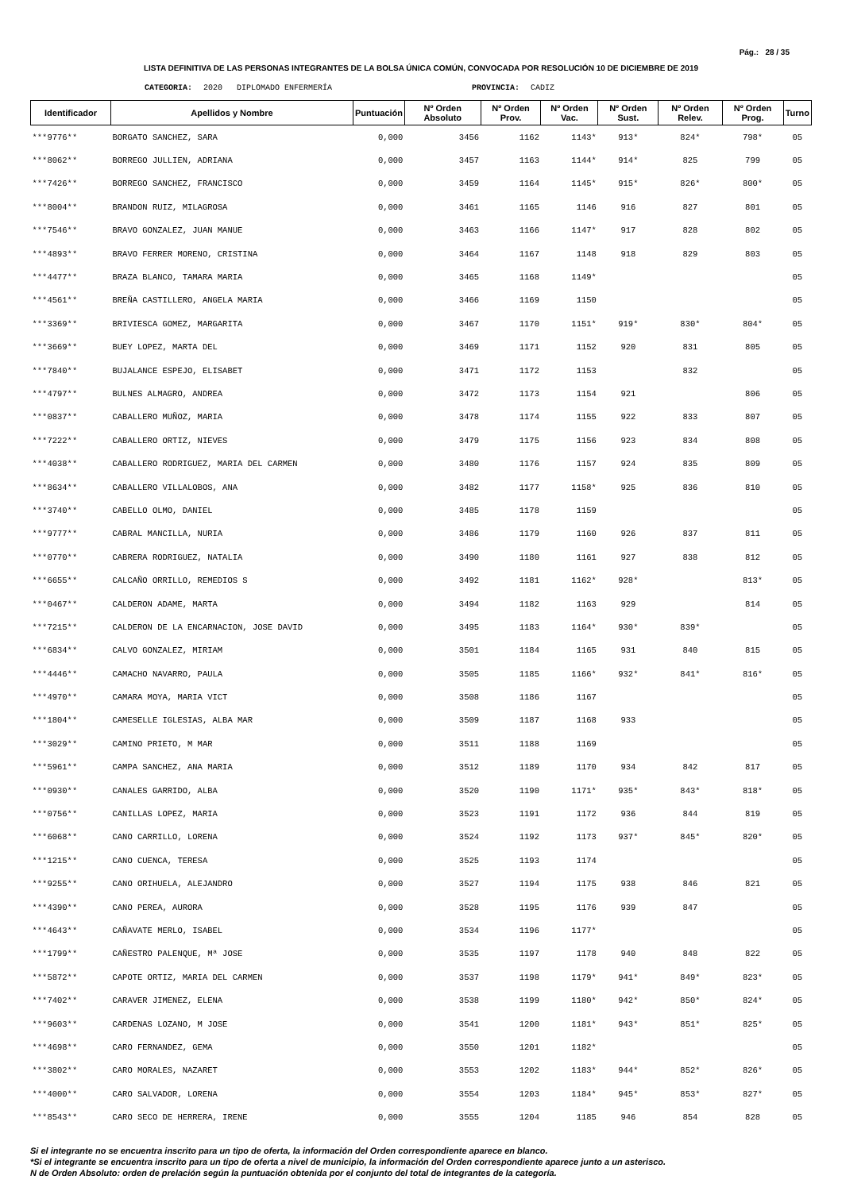Pág.: 28 / 35
LISTA DEFINITIVA DE LAS PERSONAS INTEGRANTES DE LA BOLSA ÚNICA COMÚN, CONVOCADA POR RESOLUCIÓN 10 DE DICIEMBRE DE 2019
CATEGORIA: 2020 DIPLOMADO ENFERMERÍA PROVINCIA: CADIZ
| Identificador | Apellidos y Nombre | Puntuación | Nº Orden Absoluto | Nº Orden Prov. | Nº Orden Vac. | Nº Orden Sust. | Nº Orden Relev. | Nº Orden Prog. | Turno |
| --- | --- | --- | --- | --- | --- | --- | --- | --- | --- |
| ***9776** | BORGATO SANCHEZ, SARA | 0,000 | 3456 | 1162 | 1143* | 913* | 824* | 798* | 05 |
| ***8062** | BORREGO JULLIEN, ADRIANA | 0,000 | 3457 | 1163 | 1144* | 914* | 825 | 799 | 05 |
| ***7426** | BORREGO SANCHEZ, FRANCISCO | 0,000 | 3459 | 1164 | 1145* | 915* | 826* | 800* | 05 |
| ***8004** | BRANDON RUIZ, MILAGROSA | 0,000 | 3461 | 1165 | 1146 | 916 | 827 | 801 | 05 |
| ***7546** | BRAVO GONZALEZ, JUAN MANUE | 0,000 | 3463 | 1166 | 1147* | 917 | 828 | 802 | 05 |
| ***4893** | BRAVO FERRER MORENO, CRISTINA | 0,000 | 3464 | 1167 | 1148 | 918 | 829 | 803 | 05 |
| ***4477** | BRAZA BLANCO, TAMARA MARIA | 0,000 | 3465 | 1168 | 1149* | | | | 05 |
| ***4561** | BREÑA CASTILLERO, ANGELA MARIA | 0,000 | 3466 | 1169 | 1150 | | | | 05 |
| ***3369** | BRIVIESCA GOMEZ, MARGARITA | 0,000 | 3467 | 1170 | 1151* | 919* | 830* | 804* | 05 |
| ***3669** | BUEY LOPEZ, MARTA DEL | 0,000 | 3469 | 1171 | 1152 | 920 | 831 | 805 | 05 |
| ***7840** | BUJALANCE ESPEJO, ELISABET | 0,000 | 3471 | 1172 | 1153 | | 832 | | 05 |
| ***4797** | BULNES ALMAGRO, ANDREA | 0,000 | 3472 | 1173 | 1154 | 921 | | 806 | 05 |
| ***0837** | CABALLERO MUÑOZ, MARIA | 0,000 | 3478 | 1174 | 1155 | 922 | 833 | 807 | 05 |
| ***7222** | CABALLERO ORTIZ, NIEVES | 0,000 | 3479 | 1175 | 1156 | 923 | 834 | 808 | 05 |
| ***4038** | CABALLERO RODRIGUEZ, MARIA DEL CARMEN | 0,000 | 3480 | 1176 | 1157 | 924 | 835 | 809 | 05 |
| ***8634** | CABALLERO VILLALOBOS, ANA | 0,000 | 3482 | 1177 | 1158* | 925 | 836 | 810 | 05 |
| ***3740** | CABELLO OLMO, DANIEL | 0,000 | 3485 | 1178 | 1159 | | | | 05 |
| ***9777** | CABRAL MANCILLA, NURIA | 0,000 | 3486 | 1179 | 1160 | 926 | 837 | 811 | 05 |
| ***0770** | CABRERA RODRIGUEZ, NATALIA | 0,000 | 3490 | 1180 | 1161 | 927 | 838 | 812 | 05 |
| ***6655** | CALCAÑO ORRILLO, REMEDIOS S | 0,000 | 3492 | 1181 | 1162* | 928* | | 813* | 05 |
| ***0467** | CALDERON ADAME, MARTA | 0,000 | 3494 | 1182 | 1163 | 929 | | 814 | 05 |
| ***7215** | CALDERON DE LA ENCARNACION, JOSE DAVID | 0,000 | 3495 | 1183 | 1164* | 930* | 839* | | 05 |
| ***6834** | CALVO GONZALEZ, MIRIAM | 0,000 | 3501 | 1184 | 1165 | 931 | 840 | 815 | 05 |
| ***4446** | CAMACHO NAVARRO, PAULA | 0,000 | 3505 | 1185 | 1166* | 932* | 841* | 816* | 05 |
| ***4970** | CAMARA MOYA, MARIA VICT | 0,000 | 3508 | 1186 | 1167 | | | | 05 |
| ***1804** | CAMESELLE IGLESIAS, ALBA MAR | 0,000 | 3509 | 1187 | 1168 | 933 | | | 05 |
| ***3029** | CAMINO PRIETO, M MAR | 0,000 | 3511 | 1188 | 1169 | | | | 05 |
| ***5961** | CAMPA SANCHEZ, ANA MARIA | 0,000 | 3512 | 1189 | 1170 | 934 | 842 | 817 | 05 |
| ***0930** | CANALES GARRIDO, ALBA | 0,000 | 3520 | 1190 | 1171* | 935* | 843* | 818* | 05 |
| ***0756** | CANILLAS LOPEZ, MARIA | 0,000 | 3523 | 1191 | 1172 | 936 | 844 | 819 | 05 |
| ***6068** | CANO CARRILLO, LORENA | 0,000 | 3524 | 1192 | 1173 | 937* | 845* | 820* | 05 |
| ***1215** | CANO CUENCA, TERESA | 0,000 | 3525 | 1193 | 1174 | | | | 05 |
| ***9255** | CANO ORIHUELA, ALEJANDRO | 0,000 | 3527 | 1194 | 1175 | 938 | 846 | 821 | 05 |
| ***4390** | CANO PEREA, AURORA | 0,000 | 3528 | 1195 | 1176 | 939 | 847 | | 05 |
| ***4643** | CAÑAVATE MERLO, ISABEL | 0,000 | 3534 | 1196 | 1177* | | | | 05 |
| ***1799** | CAÑESTRO PALENQUE, Mª JOSE | 0,000 | 3535 | 1197 | 1178 | 940 | 848 | 822 | 05 |
| ***5872** | CAPOTE ORTIZ, MARIA DEL CARMEN | 0,000 | 3537 | 1198 | 1179* | 941* | 849* | 823* | 05 |
| ***7402** | CARAVER JIMENEZ, ELENA | 0,000 | 3538 | 1199 | 1180* | 942* | 850* | 824* | 05 |
| ***9603** | CARDENAS LOZANO, M JOSE | 0,000 | 3541 | 1200 | 1181* | 943* | 851* | 825* | 05 |
| ***4698** | CARO FERNANDEZ, GEMA | 0,000 | 3550 | 1201 | 1182* | | | | 05 |
| ***3802** | CARO MORALES, NAZARET | 0,000 | 3553 | 1202 | 1183* | 944* | 852* | 826* | 05 |
| ***4000** | CARO SALVADOR, LORENA | 0,000 | 3554 | 1203 | 1184* | 945* | 853* | 827* | 05 |
| ***8543** | CARO SECO DE HERRERA, IRENE | 0,000 | 3555 | 1204 | 1185 | 946 | 854 | 828 | 05 |
Si el integrante no se encuentra inscrito para un tipo de oferta, la información del Orden correspondiente aparece en blanco.
*Si el integrante se encuentra inscrito para un tipo de oferta a nivel de municipio, la información del Orden correspondiente aparece junto a un asterisco.
N de Orden Absoluto: orden de prelación según la puntuación obtenida por el conjunto del total de integrantes de la categoría.